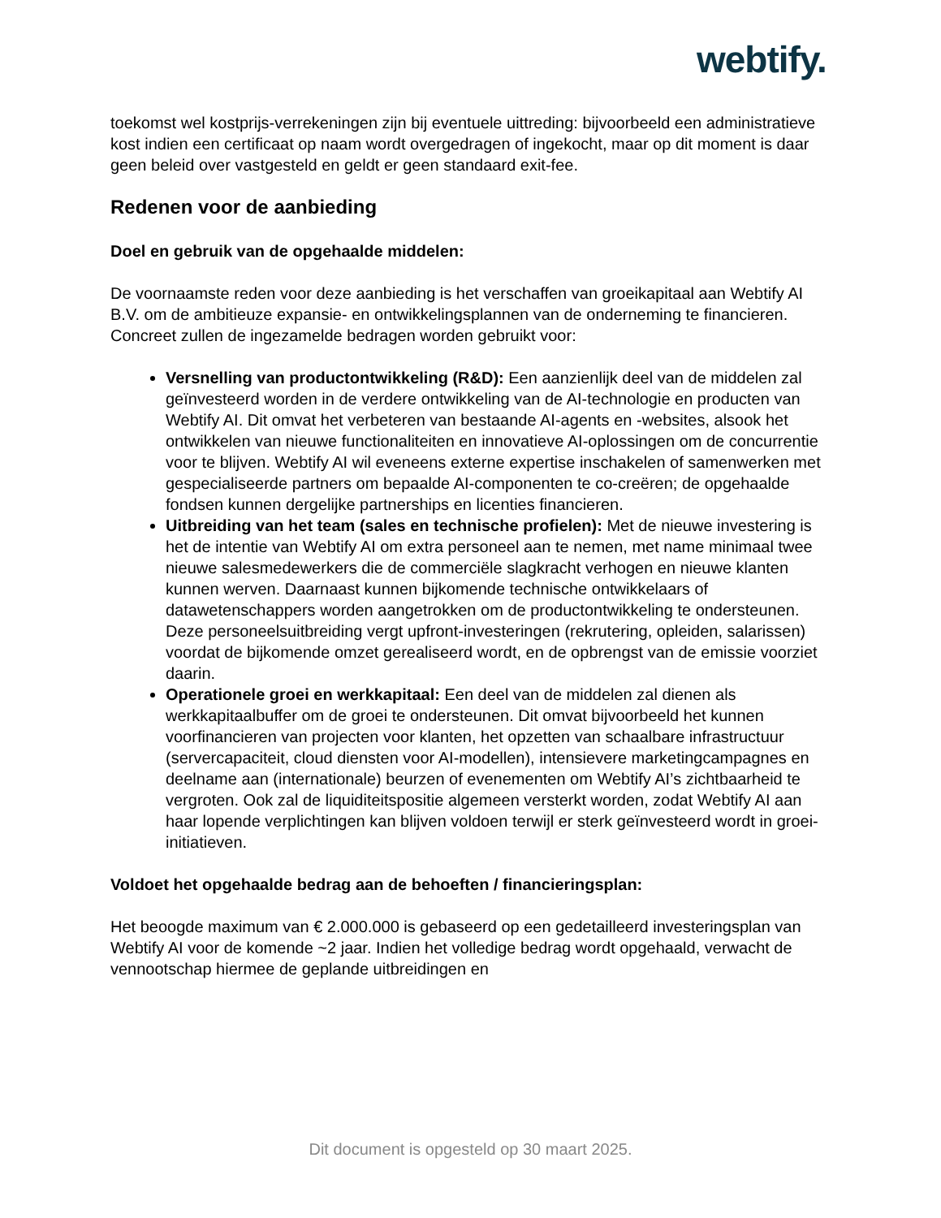webtify.
toekomst wel kostprijs-verrekeningen zijn bij eventuele uittreding: bijvoorbeeld een administratieve kost indien een certificaat op naam wordt overgedragen of ingekocht, maar op dit moment is daar geen beleid over vastgesteld en geldt er geen standaard exit-fee.
Redenen voor de aanbieding
Doel en gebruik van de opgehaalde middelen:
De voornaamste reden voor deze aanbieding is het verschaffen van groeikapitaal aan Webtify AI B.V. om de ambitieuze expansie- en ontwikkelingsplannen van de onderneming te financieren. Concreet zullen de ingezamelde bedragen worden gebruikt voor:
Versnelling van productontwikkeling (R&D): Een aanzienlijk deel van de middelen zal geïnvesteerd worden in de verdere ontwikkeling van de AI-technologie en producten van Webtify AI. Dit omvat het verbeteren van bestaande AI-agents en -websites, alsook het ontwikkelen van nieuwe functionaliteiten en innovatieve AI-oplossingen om de concurrentie voor te blijven. Webtify AI wil eveneens externe expertise inschakelen of samenwerken met gespecialiseerde partners om bepaalde AI-componenten te co-creëren; de opgehaalde fondsen kunnen dergelijke partnerships en licenties financieren.
Uitbreiding van het team (sales en technische profielen): Met de nieuwe investering is het de intentie van Webtify AI om extra personeel aan te nemen, met name minimaal twee nieuwe salesmedewerkers die de commerciële slagkracht verhogen en nieuwe klanten kunnen werven. Daarnaast kunnen bijkomende technische ontwikkelaars of datawetenschappers worden aangetrokken om de productontwikkeling te ondersteunen. Deze personeelsuitbreiding vergt upfront-investeringen (rekrutering, opleiden, salarissen) voordat de bijkomende omzet gerealiseerd wordt, en de opbrengst van de emissie voorziet daarin.
Operationele groei en werkkapitaal: Een deel van de middelen zal dienen als werkkapitaalbuffer om de groei te ondersteunen. Dit omvat bijvoorbeeld het kunnen voorfinancieren van projecten voor klanten, het opzetten van schaalbare infrastructuur (servercapaciteit, cloud diensten voor AI-modellen), intensievere marketingcampagnes en deelname aan (internationale) beurzen of evenementen om Webtify AI’s zichtbaarheid te vergroten. Ook zal de liquiditeitspositie algemeen versterkt worden, zodat Webtify AI aan haar lopende verplichtingen kan blijven voldoen terwijl er sterk geïnvesteerd wordt in groei-initiatieven.
Voldoet het opgehaalde bedrag aan de behoeften / financieringsplan:
Het beoogde maximum van € 2.000.000 is gebaseerd op een gedetailleerd investeringsplan van Webtify AI voor de komende ~2 jaar. Indien het volledige bedrag wordt opgehaald, verwacht de vennootschap hiermee de geplande uitbreidingen en
Dit document is opgesteld op 30 maart 2025.